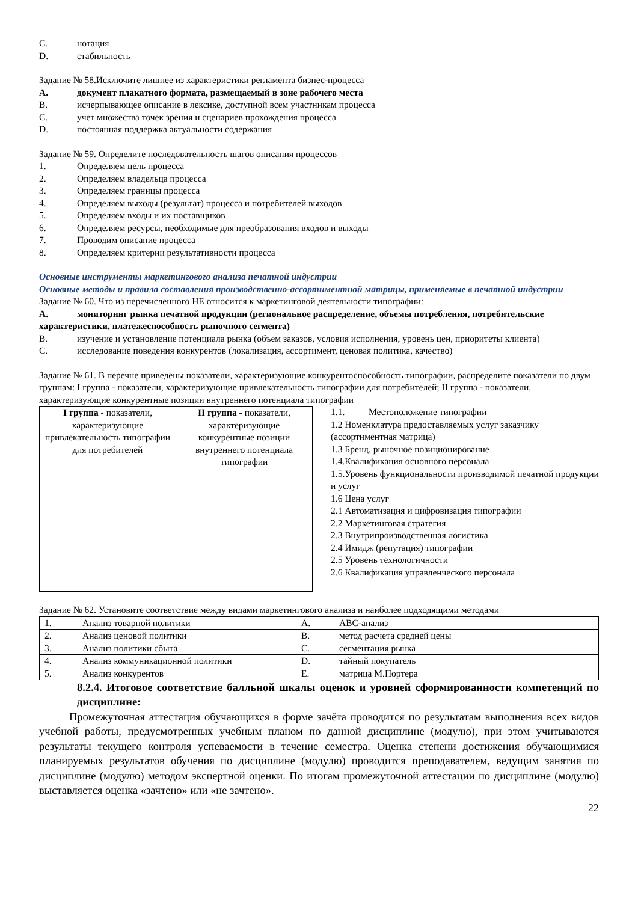C. нотация
D. стабильность
Задание № 58.Исключите лишнее из характеристики регламента бизнес-процесса
A. документ плакатного формата, размещаемый в зоне рабочего места
B. исчерпывающее описание в лексике, доступной всем участникам процесса
C. учет множества точек зрения и сценариев прохождения процесса
D. постоянная поддержка актуальности содержания
Задание № 59. Определите последовательность шагов описания процессов
1. Определяем цель процесса
2. Определяем владельца процесса
3. Определяем границы процесса
4. Определяем выходы (результат) процесса и потребителей выходов
5. Определяем входы и их поставщиков
6. Определяем ресурсы, необходимые для преобразования входов и выходы
7. Проводим описание процесса
8. Определяем критерии результативности процесса
Основные инструменты маркетингового анализа печатной индустрии
Основные методы и правила составления производственно-ассортиментной матрицы, применяемые в печатной индустрии
Задание № 60. Что из перечисленного НЕ относится к маркетинговой деятельности типографии:
A. мониторинг рынка печатной продукции (региональное распределение, объемы потребления, потребительские характеристики, платежеспособность рыночного сегмента)
B. изучение и установление потенциала рынка (объем заказов, условия исполнения, уровень цен, приоритеты клиента)
C. исследование поведения конкурентов (локализация, ассортимент, ценовая политика, качество)
Задание № 61. В перечне приведены показатели, характеризующие конкурентоспособность типографии, распределите показатели по двум группам: I группа - показатели, характеризующие привлекательность типографии для потребителей; II группа - показатели, характеризующие конкурентные позиции внутреннего потенциала типографии
| I группа - показатели, характеризующие привлекательность типографии для потребителей | II группа - показатели, характеризующие конкурентные позиции внутреннего потенциала типографии |
1.1. Местоположение типографии
1.2 Номенклатура предоставляемых услуг заказчику (ассортиментная матрица)
1.3 Бренд, рыночное позиционирование
1.4.Квалификация основного персонала
1.5.Уровень функциональности производимой печатной продукции и услуг
1.6 Цена услуг
2.1 Автоматизация и цифровизация типографии
2.2 Маркетинговая стратегия
2.3 Внутрипроизводственная логистика
2.4 Имидж (репутация) типографии
2.5 Уровень технологичности
2.6 Квалификация управленческого персонала
Задание № 62. Установите соответствие между видами маркетингового анализа и наиболее подходящими методами
| 1. Анализ товарной политики | A. ABC-анализ |
| 2. Анализ ценовой политики | B. метод расчета средней цены |
| 3. Анализ политики сбыта | C. сегментация рынка |
| 4. Анализ коммуникационной политики | D. тайный покупатель |
| 5. Анализ конкурентов | E. матрица М.Портера |
8.2.4. Итоговое соответствие балльной шкалы оценок и уровней сформированности компетенций по дисциплине:
Промежуточная аттестация обучающихся в форме зачёта проводится по результатам выполнения всех видов учебной работы, предусмотренных учебным планом по данной дисциплине (модулю), при этом учитываются результаты текущего контроля успеваемости в течение семестра. Оценка степени достижения обучающимися планируемых результатов обучения по дисциплине (модулю) проводится преподавателем, ведущим занятия по дисциплине (модулю) методом экспертной оценки. По итогам промежуточной аттестации по дисциплине (модулю) выставляется оценка «зачтено» или «не зачтено».
22